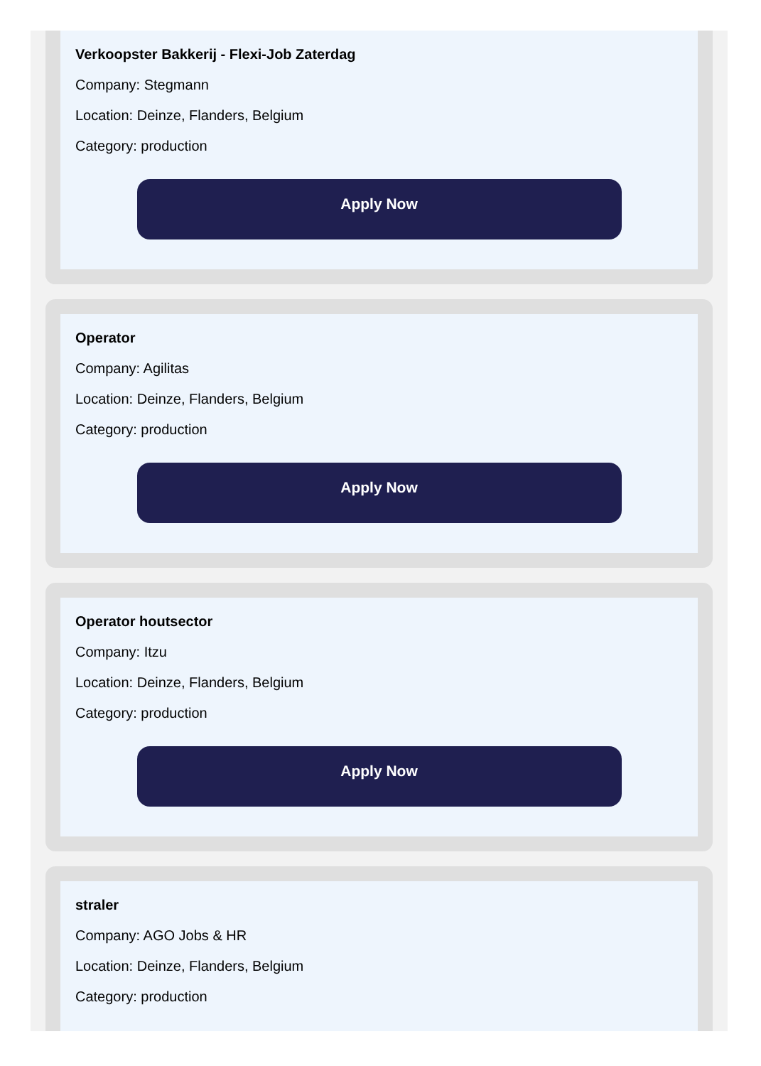Verkoopster Bakkerij - Flexi-Job Zaterdag
Company: Stegmann
Location: Deinze, Flanders, Belgium
Category: production
Apply Now
Operator
Company: Agilitas
Location: Deinze, Flanders, Belgium
Category: production
Apply Now
Operator houtsector
Company: Itzu
Location: Deinze, Flanders, Belgium
Category: production
Apply Now
straler
Company: AGO Jobs & HR
Location: Deinze, Flanders, Belgium
Category: production